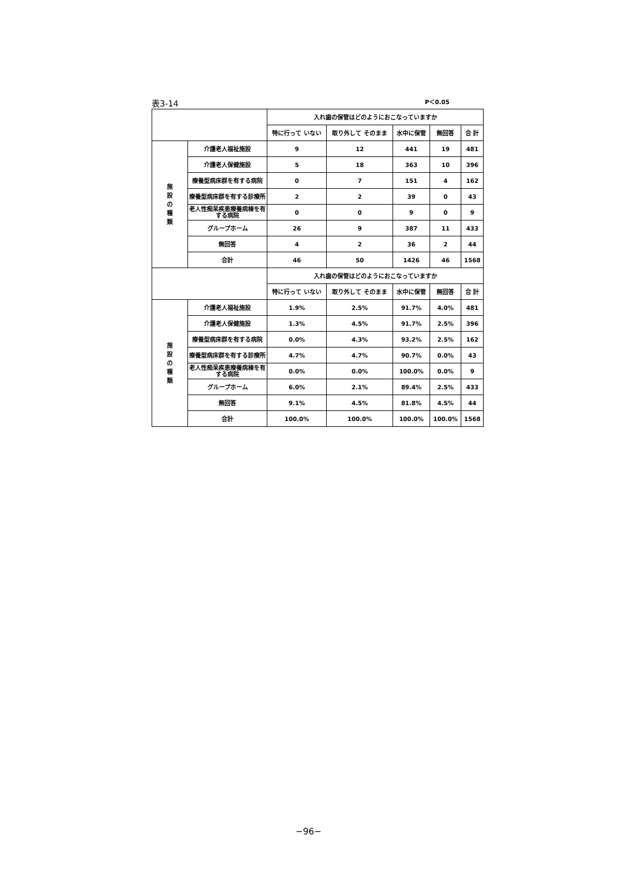表3-14 P＜0.05
| | | 入れ歯の保管はどのようにおこなっていますか | | | | |
| --- | --- | --- | --- | --- | --- | --- |
| | | 特に行って いない | 取り外して そのまま | 水中に保管 | 無回答 | 合 計 |
| 施 設 の 種 類 | 介護老人福祉施設 | 9 | 12 | 441 | 19 | 481 |
| | 介護老人保健施設 | 5 | 18 | 363 | 10 | 396 |
| | 療養型病床群を有する病院 | 0 | 7 | 151 | 4 | 162 |
| | 療養型病床群を有する診療所 | 2 | 2 | 39 | 0 | 43 |
| | 老人性痴呆疾患療養病棟を有する病院 | 0 | 0 | 9 | 0 | 9 |
| | グループホーム | 26 | 9 | 387 | 11 | 433 |
| | 無回答 | 4 | 2 | 36 | 2 | 44 |
| | 合計 | 46 | 50 | 1426 | 46 | 1568 |
| | | 入れ歯の保管はどのようにおこなっていますか | | | | |
| | | 特に行って いない | 取り外して そのまま | 水中に保管 | 無回答 | 合 計 |
| 施 設 の 種 類 | 介護老人福祉施設 | 1.9% | 2.5% | 91.7% | 4.0% | 481 |
| | 介護老人保健施設 | 1.3% | 4.5% | 91.7% | 2.5% | 396 |
| | 療養型病床群を有する病院 | 0.0% | 4.3% | 93.2% | 2.5% | 162 |
| | 療養型病床群を有する診療所 | 4.7% | 4.7% | 90.7% | 0.0% | 43 |
| | 老人性痴呆疾患療養病棟を有する病院 | 0.0% | 0.0% | 100.0% | 0.0% | 9 |
| | グループホーム | 6.0% | 2.1% | 89.4% | 2.5% | 433 |
| | 無回答 | 9.1% | 4.5% | 81.8% | 4.5% | 44 |
| | 合計 | 100.0% | 100.0% | 100.0% | 100.0% | 1568 |
−96−